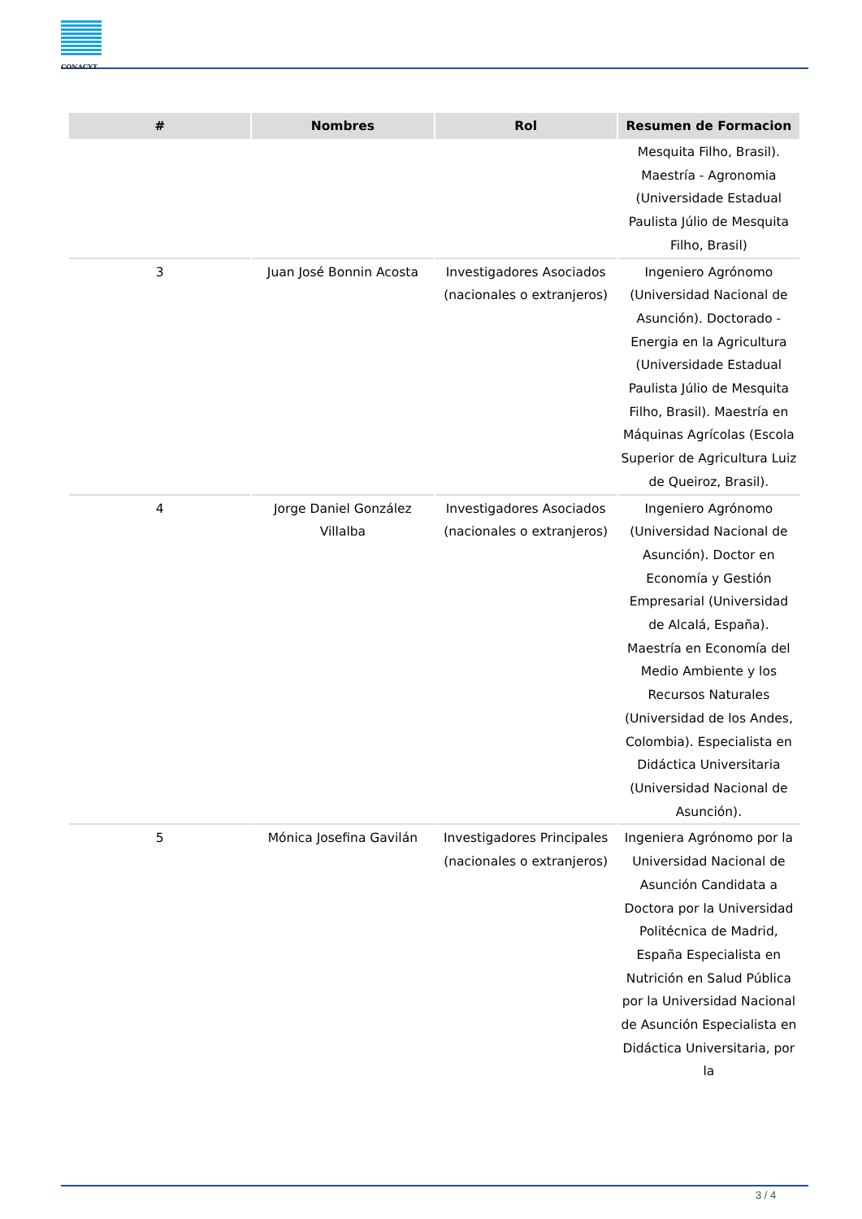CONACYT
| # | Nombres | Rol | Resumen de Formacion |
| --- | --- | --- | --- |
| | | | Mesquita Filho, Brasil). Maestría - Agronomia (Universidade Estadual Paulista Júlio de Mesquita Filho, Brasil) |
| 3 | Juan José Bonnin Acosta | Investigadores Asociados (nacionales o extranjeros) | Ingeniero Agrónomo (Universidad Nacional de Asunción). Doctorado - Energia en la Agricultura (Universidade Estadual Paulista Júlio de Mesquita Filho, Brasil). Maestría en Máquinas Agrícolas (Escola Superior de Agricultura Luiz de Queiroz, Brasil). |
| 4 | Jorge Daniel González Villalba | Investigadores Asociados (nacionales o extranjeros) | Ingeniero Agrónomo (Universidad Nacional de Asunción). Doctor en Economía y Gestión Empresarial (Universidad de Alcalá, España). Maestría en Economía del Medio Ambiente y los Recursos Naturales (Universidad de los Andes, Colombia). Especialista en Didáctica Universitaria (Universidad Nacional de Asunción). |
| 5 | Mónica Josefina Gavilán | Investigadores Principales (nacionales o extranjeros) | Ingeniera Agrónomo por la Universidad Nacional de Asunción Candidata a Doctora por la Universidad Politécnica de Madrid, España Especialista en Nutrición en Salud Pública por la Universidad Nacional de Asunción Especialista en Didáctica Universitaria, por la |
3 / 4